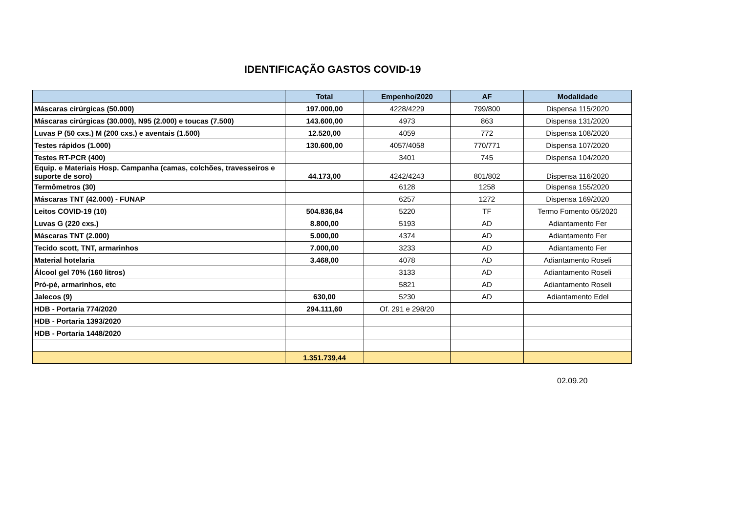IDENTIFICAÇÃO GASTOS COVID-19
| | Total | Empenho/2020 | AF | Modalidade |
| --- | --- | --- | --- | --- |
| Máscaras cirúrgicas (50.000) | 197.000,00 | 4228/4229 | 799/800 | Dispensa 115/2020 |
| Máscaras cirúrgicas (30.000), N95 (2.000) e toucas (7.500) | 143.600,00 | 4973 | 863 | Dispensa 131/2020 |
| Luvas P (50 cxs.) M (200 cxs.) e aventais (1.500) | 12.520,00 | 4059 | 772 | Dispensa 108/2020 |
| Testes rápidos (1.000) | 130.600,00 | 4057/4058 | 770/771 | Dispensa 107/2020 |
| Testes RT-PCR (400) | | 3401 | 745 | Dispensa 104/2020 |
| Equip. e Materiais Hosp. Campanha (camas, colchões, travesseiros e suporte de soro) | 44.173,00 | 4242/4243 | 801/802 | Dispensa 116/2020 |
| Termômetros (30) | | 6128 | 1258 | Dispensa 155/2020 |
| Máscaras TNT (42.000) - FUNAP | | 6257 | 1272 | Dispensa 169/2020 |
| Leitos COVID-19 (10) | 504.836,84 | 5220 | TF | Termo Fomento 05/2020 |
| Luvas G (220 cxs.) | 8.800,00 | 5193 | AD | Adiantamento Fer |
| Máscaras TNT (2.000) | 5.000,00 | 4374 | AD | Adiantamento Fer |
| Tecido scott, TNT, armarinhos | 7.000,00 | 3233 | AD | Adiantamento Fer |
| Material hotelaria | 3.468,00 | 4078 | AD | Adiantamento Roseli |
| Álcool gel 70% (160 litros) | | 3133 | AD | Adiantamento Roseli |
| Pró-pé, armarinhos, etc | | 5821 | AD | Adiantamento Roseli |
| Jalecos (9) | 630,00 | 5230 | AD | Adiantamento Edel |
| HDB - Portaria 774/2020 | 294.111,60 | Of. 291 e 298/20 | | |
| HDB - Portaria 1393/2020 | | | | |
| HDB - Portaria 1448/2020 | | | | |
| | 1.351.739,44 | | | |
02.09.20